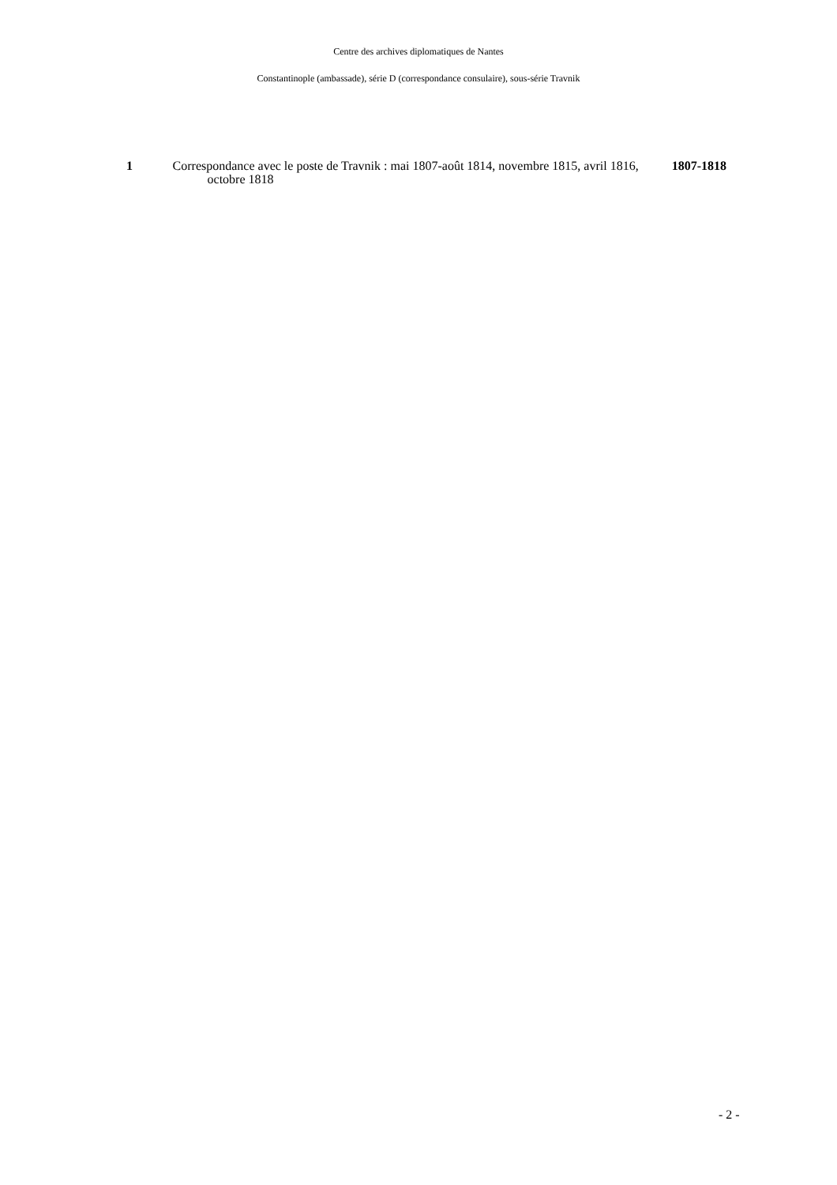Centre des archives diplomatiques de Nantes
Constantinople (ambassade), série D (correspondance consulaire), sous-série Travnik
1 Correspondance avec le poste de Travnik : mai 1807-août 1814, novembre 1815, avril 1816, octobre 1818
1807-1818
- 2 -